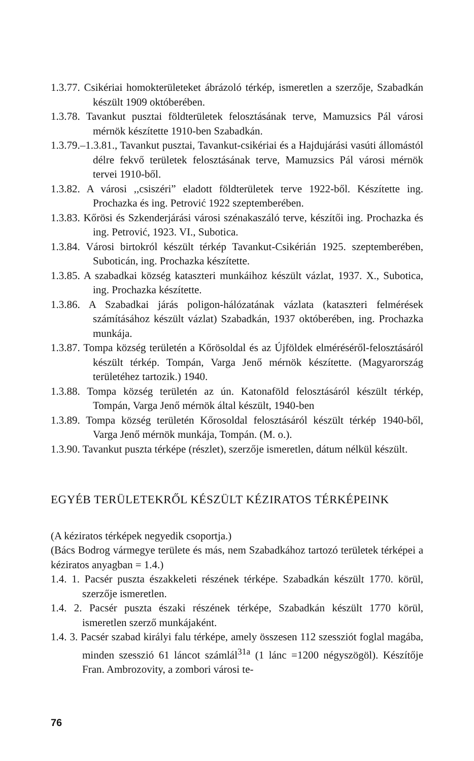1.3.77. Csikériai homokterületeket ábrázoló térkép, ismeretlen a szerzője, Szabadkán készült 1909 októberében.
1.3.78. Tavankut pusztai földterületek felosztásának terve, Mamuzsics Pál városi mérnök készítette 1910-ben Szabadkán.
1.3.79.–1.3.81., Tavankut pusztai, Tavankut-csikériai és a Hajdujárási vasúti állomástól délre fekvő területek felosztásának terve, Mamuzsics Pál városi mérnök tervei 1910-ből.
1.3.82. A városi ,,csiszéri” eladott földterületek terve 1922-ből. Készítette ing. Prochazka és ing. Petrović 1922 szeptemberében.
1.3.83. Kőrösi és Szkenderjárási városi szénakaszáló terve, készítői ing. Prochazka és ing. Petrović, 1923. VI., Subotica.
1.3.84. Városi birtokról készült térkép Tavankut-Csikérián 1925. szeptemberében, Suboticán, ing. Prochazka készítette.
1.3.85. A szabadkai község kataszteri munkáihoz készült vázlat, 1937. X., Subotica, ing. Prochazka készítette.
1.3.86. A Szabadkai járás poligon-hálózatának vázlata (kataszteri felmérések számításához készült vázlat) Szabadkán, 1937 októberében, ing. Prochazka munkája.
1.3.87. Tompa község területén a Kőrösoldal és az Újföldek elméréséről-felosztásáról készült térkép. Tompán, Varga Jenő mérnök készítette. (Magyarország területéhez tartozik.) 1940.
1.3.88. Tompa község területén az ún. Katonaföld felosztásáról készült térkép, Tompán, Varga Jenő mérnök által készült, 1940-ben
1.3.89. Tompa község területén Kőrosoldal felosztásáról készült térkép 1940-ből, Varga Jenő mérnök munkája, Tompán. (M. o.).
1.3.90. Tavankut puszta térképe (részlet), szerzője ismeretlen, dátum nélkül készült.
EGYÉB TERÜLETEKRŐL KÉSZÜLT KÉZIRATOS TÉRKÉPEINK
(A kéziratos térképek negyedik csoportja.)
(Bács Bodrog vármegye területe és más, nem Szabadkához tartozó területek térképei a kéziratos anyagban = 1.4.)
1.4. 1. Pacsér puszta északkeleti részének térképe. Szabadkán készült 1770. körül, szerzője ismeretlen.
1.4. 2. Pacsér puszta északi részének térképe, Szabadkán készült 1770 körül, ismeretlen szerző munkájaként.
1.4. 3. Pacsér szabad királyi falu térképe, amely összesen 112 szessziót foglal magába, minden szesszió 61 láncot számlál<sup>31a</sup> (1 lánc =1200 négyszögöl). Készítője Fran. Ambrozovity, a zombori városi te-
76